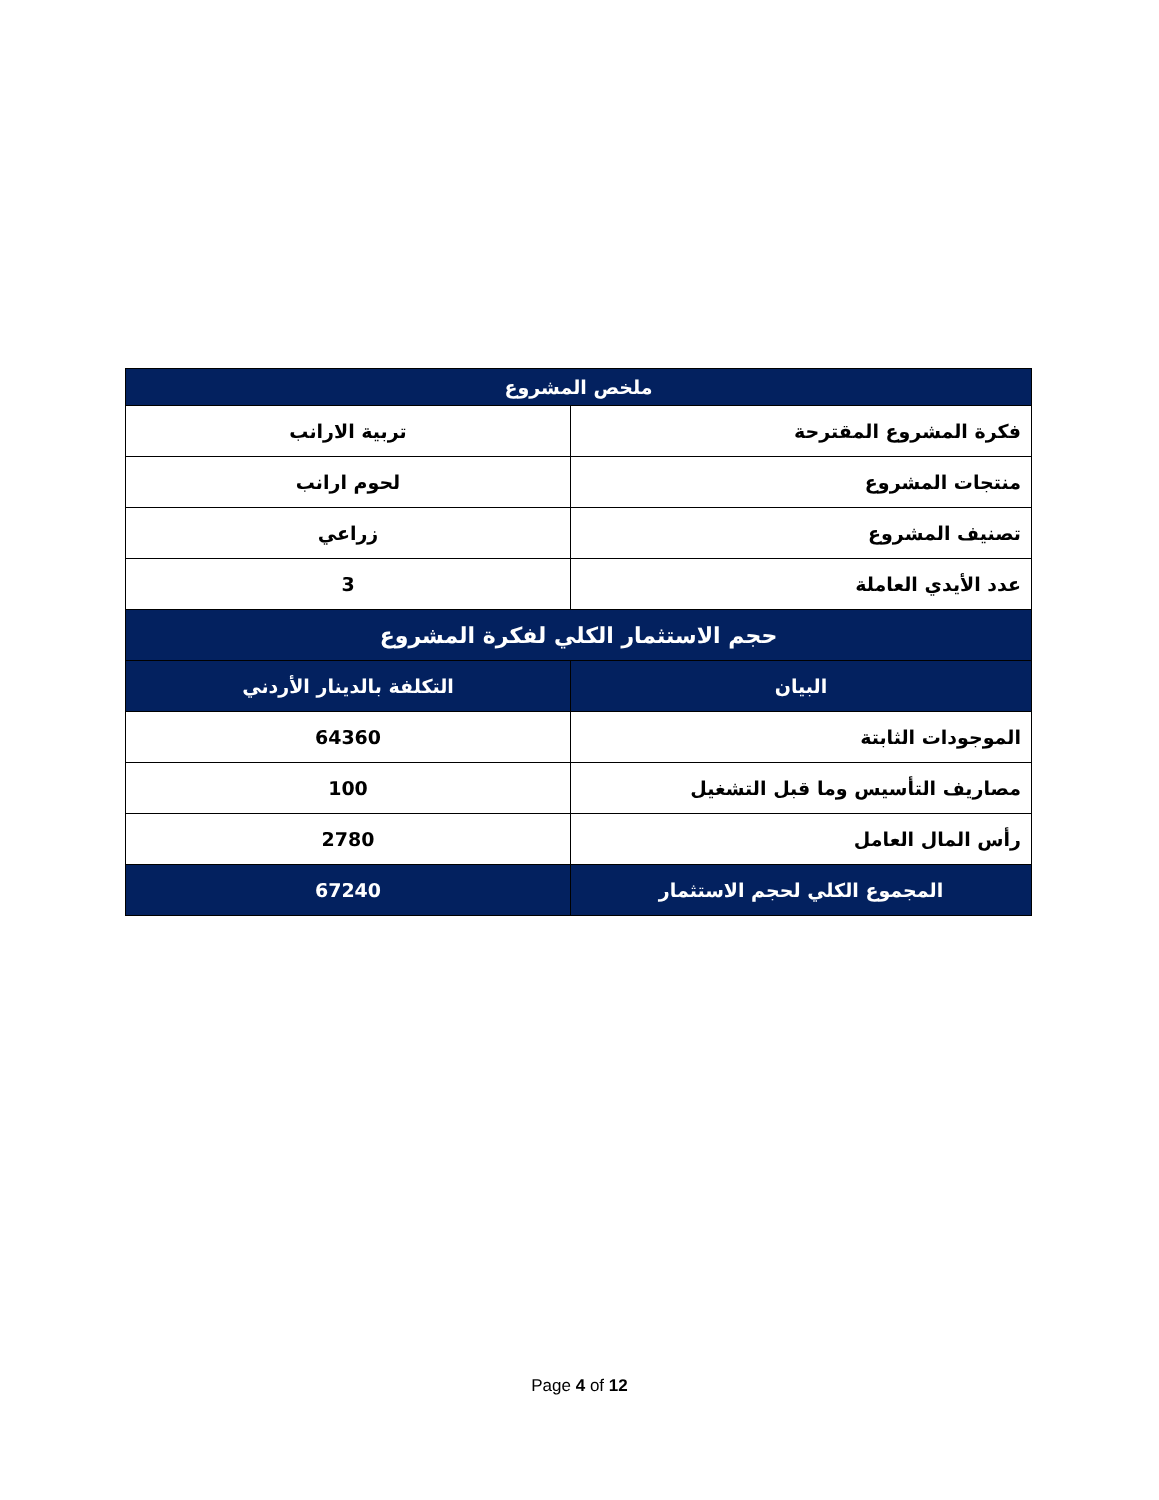| ملخص المشروع | |
| --- | --- |
| فكرة المشروع المقترحة | تربية الارانب |
| منتجات المشروع | لحوم ارانب |
| تصنيف المشروع | زراعي |
| عدد الأيدي العاملة | 3 |
| حجم الاستثمار الكلي لفكرة المشروع | |
| البيان | التكلفة بالدينار الأردني |
| الموجودات الثابتة | 64360 |
| مصاريف التأسيس وما قبل التشغيل | 100 |
| رأس المال العامل | 2780 |
| المجموع الكلي لحجم الاستثمار | 67240 |
Page 4 of 12